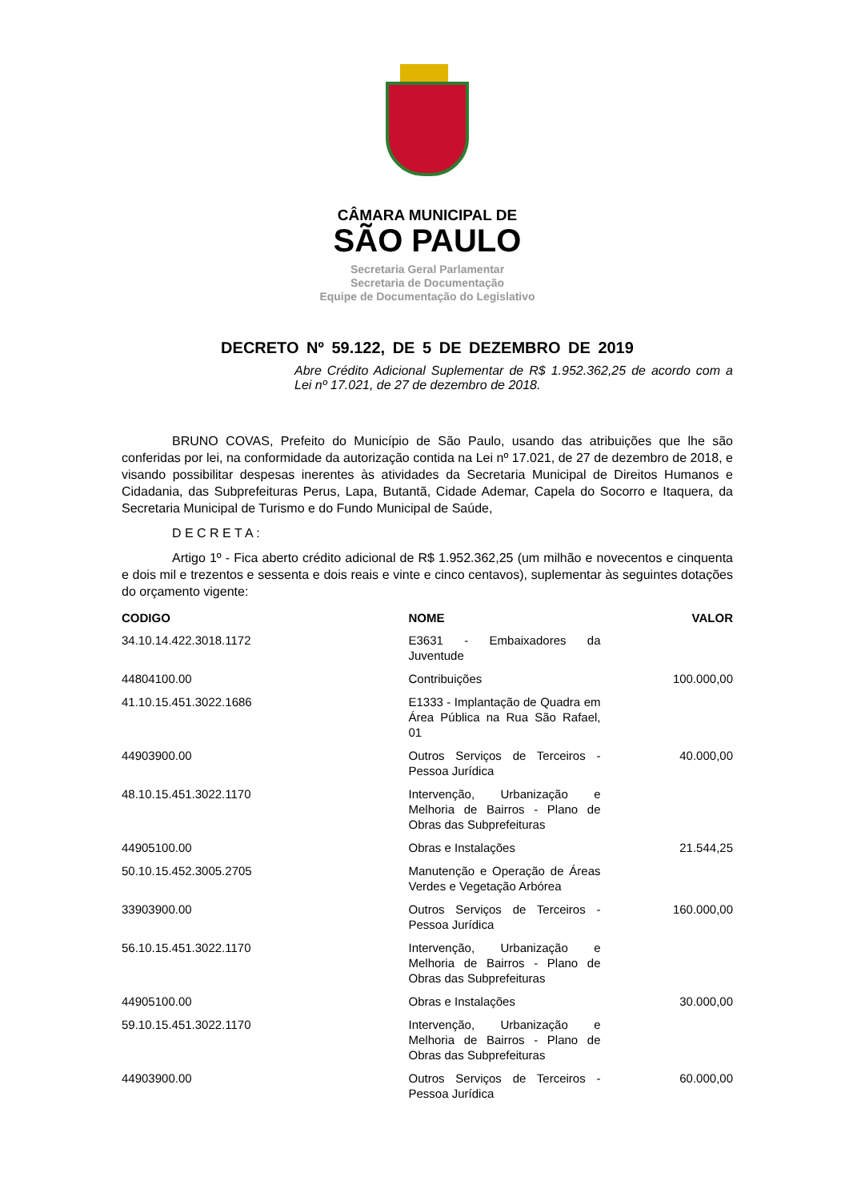CÂMARA MUNICIPAL DE
SÃO PAULO
Secretaria Geral Parlamentar
Secretaria de Documentação
Equipe de Documentação do Legislativo
DECRETO Nº 59.122, DE 5 DE DEZEMBRO DE 2019
Abre Crédito Adicional Suplementar de R$ 1.952.362,25 de acordo com a Lei nº 17.021, de 27 de dezembro de 2018.
BRUNO COVAS, Prefeito do Município de São Paulo, usando das atribuições que lhe são conferidas por lei, na conformidade da autorização contida na Lei nº 17.021, de 27 de dezembro de 2018, e visando possibilitar despesas inerentes às atividades da Secretaria Municipal de Direitos Humanos e Cidadania, das Subprefeituras Perus, Lapa, Butantã, Cidade Ademar, Capela do Socorro e Itaquera, da Secretaria Municipal de Turismo e do Fundo Municipal de Saúde,
D E C R E T A :
Artigo 1º - Fica aberto crédito adicional de R$ 1.952.362,25 (um milhão e novecentos e cinquenta e dois mil e trezentos e sessenta e dois reais e vinte e cinco centavos), suplementar às seguintes dotações do orçamento vigente:
| CODIGO | NOME | VALOR |
| --- | --- | --- |
| 34.10.14.422.3018.1172 | E3631 - Embaixadores da Juventude | |
| 44804100.00 | Contribuições | 100.000,00 |
| 41.10.15.451.3022.1686 | E1333 - Implantação de Quadra em Área Pública na Rua São Rafael, 01 | |
| 44903900.00 | Outros Serviços de Terceiros - Pessoa Jurídica | 40.000,00 |
| 48.10.15.451.3022.1170 | Intervenção, Urbanização e Melhoria de Bairros - Plano de Obras das Subprefeituras | |
| 44905100.00 | Obras e Instalações | 21.544,25 |
| 50.10.15.452.3005.2705 | Manutenção e Operação de Áreas Verdes e Vegetação Arbórea | |
| 33903900.00 | Outros Serviços de Terceiros - Pessoa Jurídica | 160.000,00 |
| 56.10.15.451.3022.1170 | Intervenção, Urbanização e Melhoria de Bairros - Plano de Obras das Subprefeituras | |
| 44905100.00 | Obras e Instalações | 30.000,00 |
| 59.10.15.451.3022.1170 | Intervenção, Urbanização e Melhoria de Bairros - Plano de Obras das Subprefeituras | |
| 44903900.00 | Outros Serviços de Terceiros - Pessoa Jurídica | 60.000,00 |